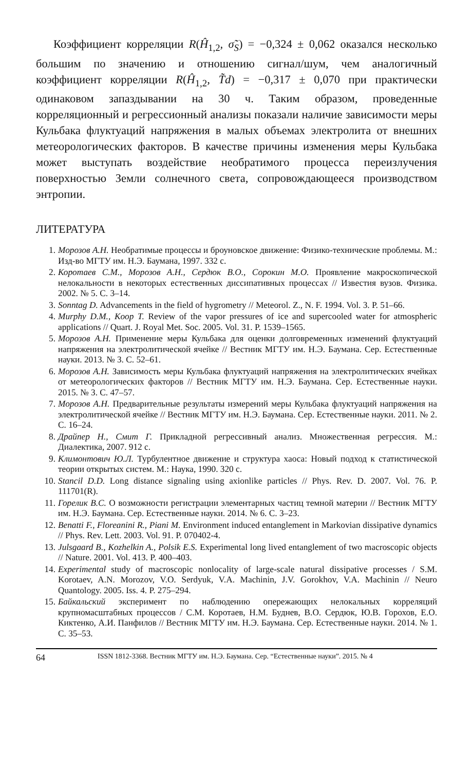Коэффициент корреляции R(Ĥ<sub>1,2</sub>, σ̃<sub>S</sub>) = −0,324 ± 0,062 оказался несколько большим по значению и отношению сигнал/шум, чем аналогичный коэффициент корреляции R(Ĥ<sub>1,2</sub>, T̃d) = −0,317 ± 0,070 при практически одинаковом запаздывании на 30 ч. Таким образом, проведенные корреляционный и регрессионный анализы показали наличие зависимости меры Кульбака флуктуаций напряжения в малых объемах электролита от внешних метеорологических факторов. В качестве причины изменения меры Кульбака может выступать воздействие необратимого процесса переизлучения поверхностью Земли солнечного света, сопровождающееся производством энтропии.
ЛИТЕРАТУРА
1. Морозов А.Н. Необратимые процессы и броуновское движение: Физико-технические проблемы. М.: Изд-во МГТУ им. Н.Э. Баумана, 1997. 332 с.
2. Коротаев С.М., Морозов А.Н., Сердюк В.О., Сорокин М.О. Проявление макроскопической нелокальности в некоторых естественных диссипативных процессах // Известия вузов. Физика. 2002. № 5. С. 3–14.
3. Sonntag D. Advancements in the field of hygrometry // Meteorol. Z., N. F. 1994. Vol. 3. P. 51–66.
4. Murphy D.M., Koop T. Review of the vapor pressures of ice and supercooled water for atmospheric applications // Quart. J. Royal Met. Soc. 2005. Vol. 31. P. 1539–1565.
5. Морозов А.Н. Применение меры Кульбака для оценки долговременных изменений флуктуаций напряжения на электролитической ячейке // Вестник МГТУ им. Н.Э. Баумана. Сер. Естественные науки. 2013. № 3. С. 52–61.
6. Морозов А.Н. Зависимость меры Кульбака флуктуаций напряжения на электролитических ячейках от метеорологических факторов // Вестник МГТУ им. Н.Э. Баумана. Сер. Естественные науки. 2015. № 3. С. 47–57.
7. Морозов А.Н. Предварительные результаты измерений меры Кульбака флуктуаций напряжения на электролитической ячейке // Вестник МГТУ им. Н.Э. Баумана. Сер. Естественные науки. 2011. № 2. С. 16–24.
8. Драйпер Н., Смит Г. Прикладной регрессивный анализ. Множественная регрессия. М.: Диалектика, 2007. 912 с.
9. Климонтович Ю.Л. Турбулентное движение и структура хаоса: Новый подход к статистической теории открытых систем. М.: Наука, 1990. 320 с.
10. Stancil D.D. Long distance signaling using axionlike particles // Phys. Rev. D. 2007. Vol. 76. P. 111701(R).
11. Горелик В.С. О возможности регистрации элементарных частиц темной материи // Вестник МГТУ им. Н.Э. Баумана. Сер. Естественные науки. 2014. № 6. С. 3–23.
12. Benatti F., Floreanini R., Piani M. Environment induced entanglement in Markovian dissipative dynamics // Phys. Rev. Lett. 2003. Vol. 91. P. 070402-4.
13. Julsgaard B., Kozhelkin A., Polsik E.S. Experimental long lived entanglement of two macroscopic objects // Nature. 2001. Vol. 413. P. 400–403.
14. Experimental study of macroscopic nonlocality of large-scale natural dissipative processes / S.M. Korotaev, A.N. Morozov, V.O. Serdyuk, V.A. Machinin, J.V. Gorokhov, V.A. Machinin // Neuro Quantology. 2005. Iss. 4. P. 275–294.
15. Байкальский эксперимент по наблюдению опережающих нелокальных корреляций крупномасштабных процессов / С.М. Коротаев, Н.М. Буднев, В.О. Сердюк, Ю.В. Горохов, Е.О. Киктенко, А.И. Панфилов // Вестник МГТУ им. Н.Э. Баумана. Сер. Естественные науки. 2014. № 1. С. 35–53.
64 ISSN 1812-3368. Вестник МГТУ им. Н.Э. Баумана. Сер. “Естественные науки”. 2015. № 4